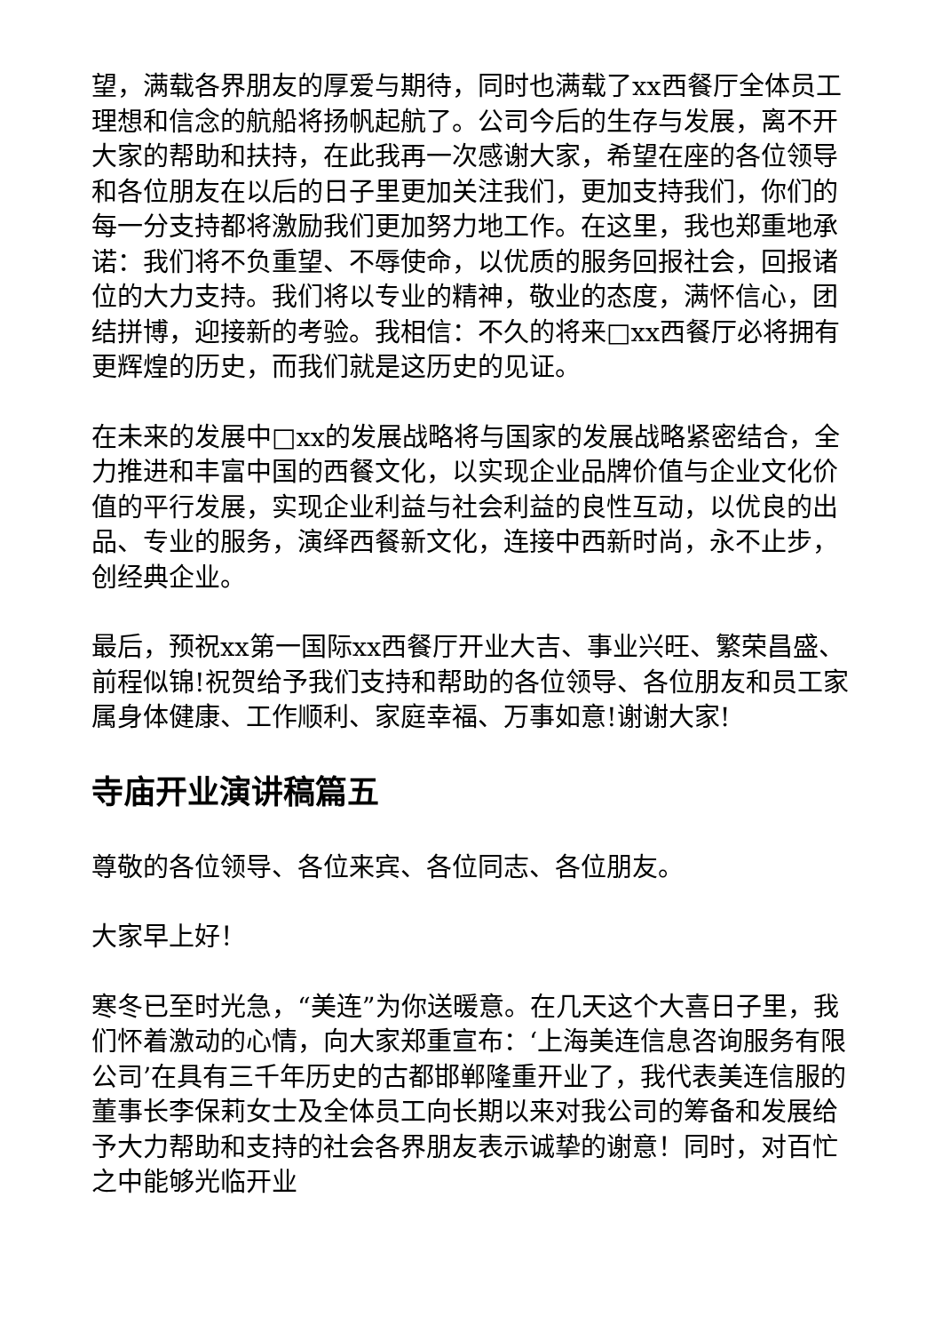望，满载各界朋友的厚爱与期待，同时也满载了xx西餐厅全体员工理想和信念的航船将扬帆起航了。公司今后的生存与发展，离不开大家的帮助和扶持，在此我再一次感谢大家，希望在座的各位领导和各位朋友在以后的日子里更加关注我们，更加支持我们，你们的每一分支持都将激励我们更加努力地工作。在这里，我也郑重地承诺：我们将不负重望、不辱使命，以优质的服务回报社会，回报诸位的大力支持。我们将以专业的精神，敬业的态度，满怀信心，团结拼博，迎接新的考验。我相信：不久的将来□xx西餐厅必将拥有更辉煌的历史，而我们就是这历史的见证。
在未来的发展中□xx的发展战略将与国家的发展战略紧密结合，全力推进和丰富中国的西餐文化，以实现企业品牌价值与企业文化价值的平行发展，实现企业利益与社会利益的良性互动，以优良的出品、专业的服务，演绎西餐新文化，连接中西新时尚，永不止步，创经典企业。
最后，预祝xx第一国际xx西餐厅开业大吉、事业兴旺、繁荣昌盛、前程似锦!祝贺给予我们支持和帮助的各位领导、各位朋友和员工家属身体健康、工作顺利、家庭幸福、万事如意!谢谢大家!
寺庙开业演讲稿篇五
尊敬的各位领导、各位来宾、各位同志、各位朋友。
大家早上好！
寒冬已至时光急，“美连”为你送暖意。在几天这个大喜日子里，我们怀着激动的心情，向大家郑重宣布：‘上海美连信息咨询服务有限公司’在具有三千年历史的古都邯郸隆重开业了，我代表美连信服的董事长李保莉女士及全体员工向长期以来对我公司的筹备和发展给予大力帮助和支持的社会各界朋友表示诚挚的谢意！同时，对百忙之中能够光临开业